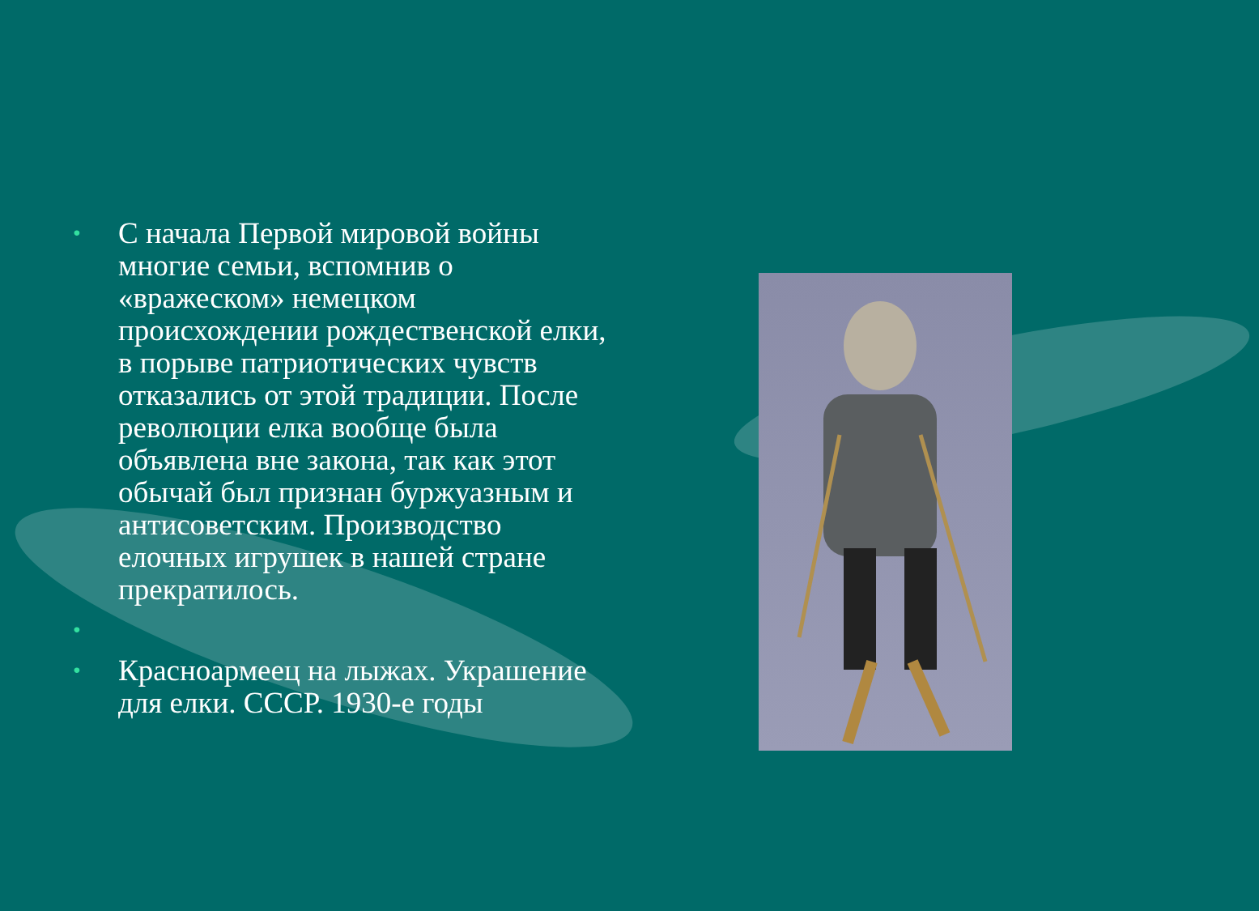• С начала Первой мировой войны многие семьи, вспомнив о «вражеском» немецком происхождении рождественской елки, в порыве патриотических чувств отказались от этой традиции. После революции елка вообще была объявлена вне закона, так как этот обычай был признан буржуазным и антисоветским. Производство елочных игрушек в нашей стране прекратилось.
•
• Красноармеец на лыжах. Украшение для елки. СССР. 1930-е годы